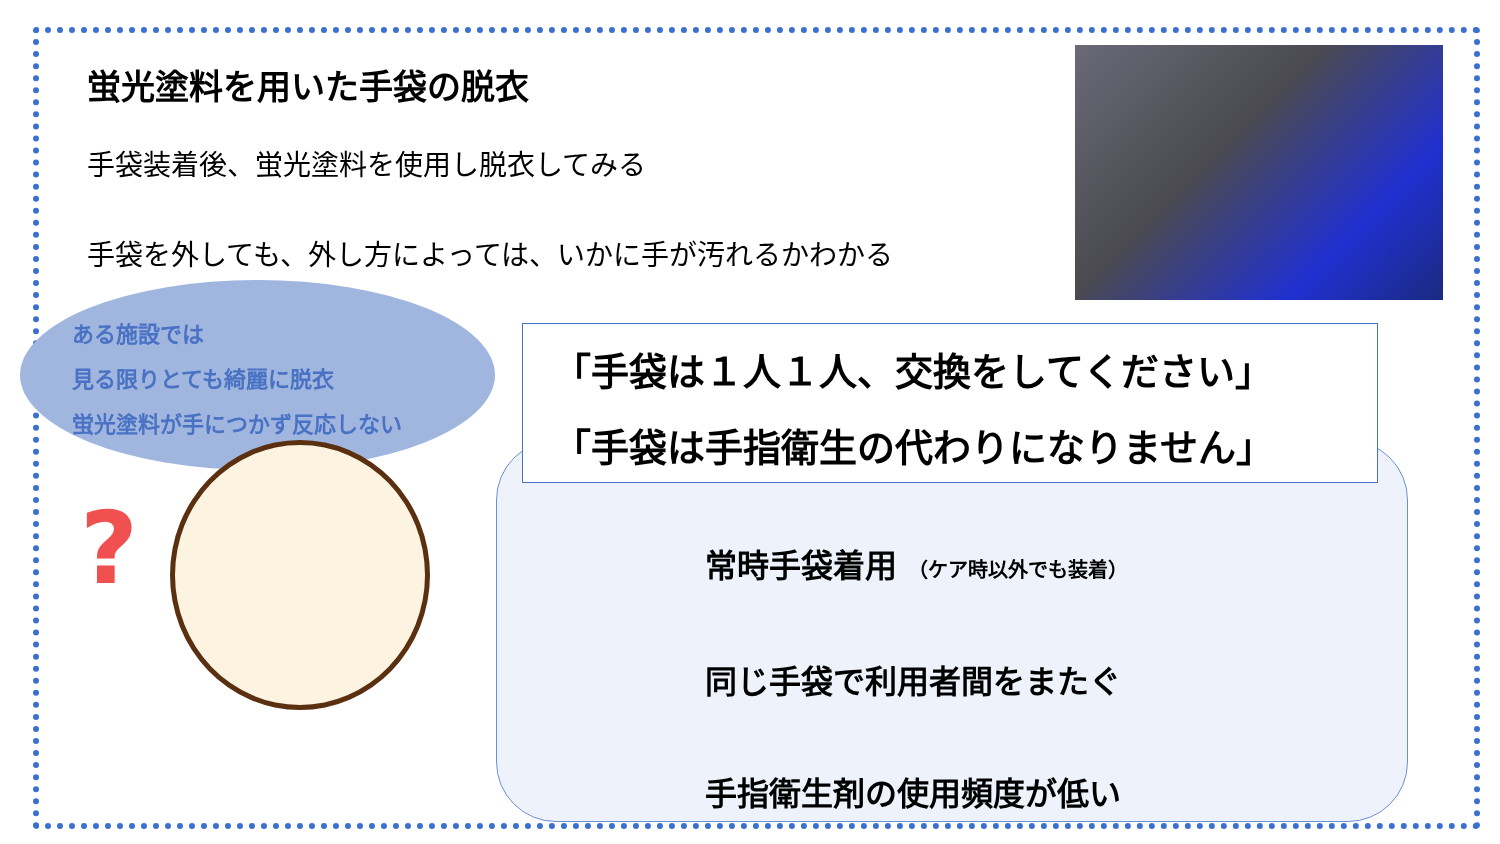蛍光塗料を用いた手袋の脱衣
手袋装着後、蛍光塗料を使用し脱衣してみる
手袋を外しても、外し方によっては、いかに手が汚れるかわかる
ある施設では
見る限りとても綺麗に脱衣
蛍光塗料が手につかず反応しない
?
「手袋は１人１人、交換をしてください」
「手袋は手指衛生の代わりになりません」
常時手袋着用 （ケア時以外でも装着）
同じ手袋で利用者間をまたぐ
手指衛生剤の使用頻度が低い